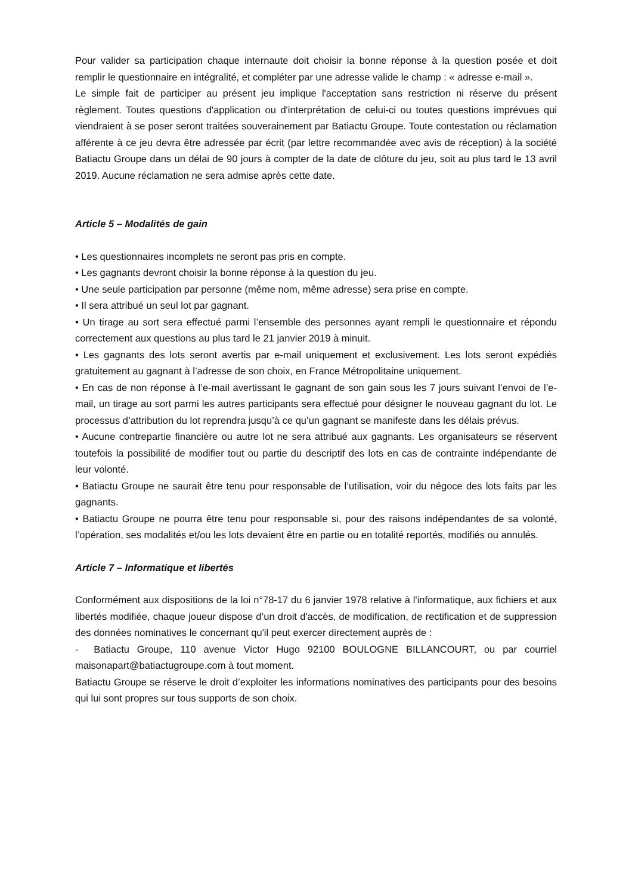Pour valider sa participation chaque internaute doit choisir la bonne réponse à la question posée et doit remplir le questionnaire en intégralité, et compléter par une adresse valide le champ : « adresse e-mail ».
Le simple fait de participer au présent jeu implique l'acceptation sans restriction ni réserve du présent règlement. Toutes questions d'application ou d'interprétation de celui-ci ou toutes questions imprévues qui viendraient à se poser seront traitées souverainement par Batiactu Groupe. Toute contestation ou réclamation afférente à ce jeu devra être adressée par écrit (par lettre recommandée avec avis de réception) à la société Batiactu Groupe dans un délai de 90 jours à compter de la date de clôture du jeu, soit au plus tard le 13 avril 2019. Aucune réclamation ne sera admise après cette date.
Article 5 – Modalités de gain
• Les questionnaires incomplets ne seront pas pris en compte.
• Les gagnants devront choisir la bonne réponse à la question du jeu.
• Une seule participation par personne (même nom, même adresse) sera prise en compte.
• Il sera attribué un seul lot par gagnant.
• Un tirage au sort sera effectué parmi l’ensemble des personnes ayant rempli le questionnaire et répondu correctement aux questions au plus tard le 21 janvier 2019 à minuit.
• Les gagnants des lots seront avertis par e-mail uniquement et exclusivement. Les lots seront expédiés gratuitement au gagnant à l’adresse de son choix, en France Métropolitaine uniquement.
• En cas de non réponse à l’e-mail avertissant le gagnant de son gain sous les 7 jours suivant l’envoi de l’e-mail, un tirage au sort parmi les autres participants sera effectué pour désigner le nouveau gagnant du lot. Le processus d’attribution du lot reprendra jusqu’à ce qu’un gagnant se manifeste dans les délais prévus.
• Aucune contrepartie financière ou autre lot ne sera attribué aux gagnants. Les organisateurs se réservent toutefois la possibilité de modifier tout ou partie du descriptif des lots en cas de contrainte indépendante de leur volonté.
• Batiactu Groupe ne saurait être tenu pour responsable de l’utilisation, voir du négoce des lots faits par les gagnants.
• Batiactu Groupe ne pourra être tenu pour responsable si, pour des raisons indépendantes de sa volonté, l’opération, ses modalités et/ou les lots devaient être en partie ou en totalité reportés, modifiés ou annulés.
Article 7 – Informatique et libertés
Conformément aux dispositions de la loi n°78-17 du 6 janvier 1978 relative à l'informatique, aux fichiers et aux libertés modifiée, chaque joueur dispose d’un droit d'accès, de modification, de rectification et de suppression des données nominatives le concernant qu'il peut exercer directement auprès de :
- Batiactu Groupe, 110 avenue Victor Hugo 92100 BOULOGNE BILLANCOURT, ou par courriel maisonapart@batiactugroupe.com à tout moment.
Batiactu Groupe se réserve le droit d’exploiter les informations nominatives des participants pour des besoins qui lui sont propres sur tous supports de son choix.